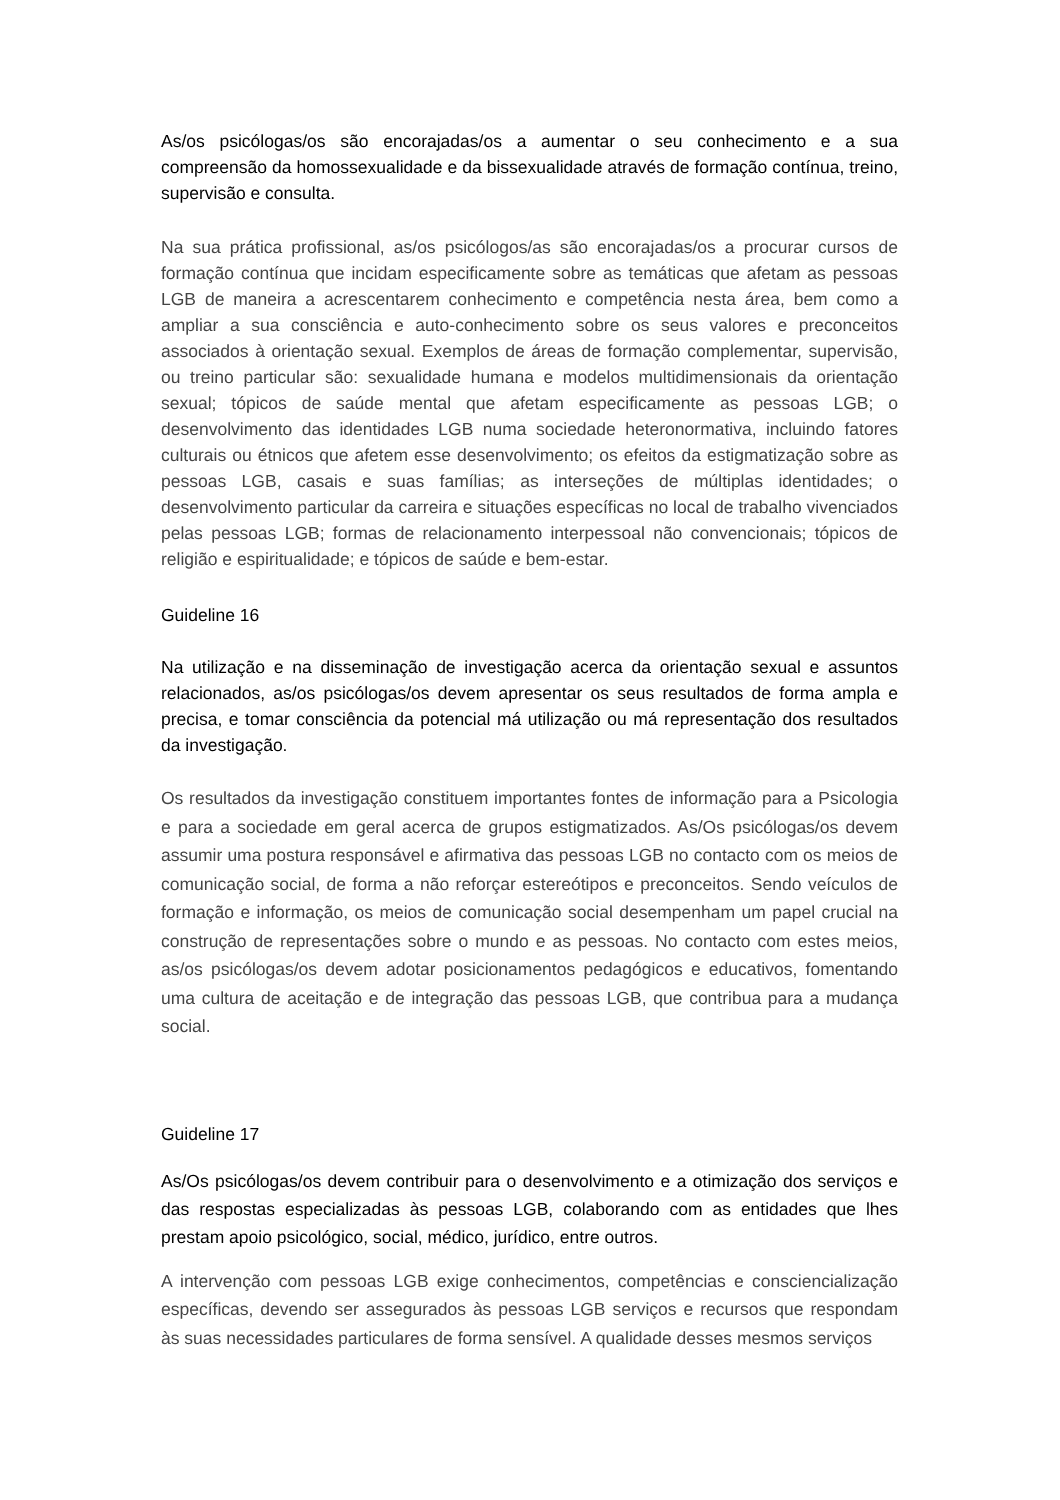As/os psicólogas/os são encorajadas/os a aumentar o seu conhecimento e a sua compreensão da homossexualidade e da bissexualidade através de formação contínua, treino, supervisão e consulta.
Na sua prática profissional, as/os psicólogos/as são encorajadas/os a procurar cursos de formação contínua que incidam especificamente sobre as temáticas que afetam as pessoas LGB de maneira a acrescentarem conhecimento e competência nesta área, bem como a ampliar a sua consciência e auto-conhecimento sobre os seus valores e preconceitos associados à orientação sexual. Exemplos de áreas de formação complementar, supervisão, ou treino particular são: sexualidade humana e modelos multidimensionais da orientação sexual; tópicos de saúde mental que afetam especificamente as pessoas LGB; o desenvolvimento das identidades LGB numa sociedade heteronormativa, incluindo fatores culturais ou étnicos que afetem esse desenvolvimento; os efeitos da estigmatização sobre as pessoas LGB, casais e suas famílias; as interseções de múltiplas identidades; o desenvolvimento particular da carreira e situações específicas no local de trabalho vivenciados pelas pessoas LGB; formas de relacionamento interpessoal não convencionais; tópicos de religião e espiritualidade; e tópicos de saúde e bem-estar.
Guideline 16
Na utilização e na disseminação de investigação acerca da orientação sexual e assuntos relacionados, as/os psicólogas/os devem apresentar os seus resultados de forma ampla e precisa, e tomar consciência da potencial má utilização ou má representação dos resultados da investigação.
Os resultados da investigação constituem importantes fontes de informação para a Psicologia e para a sociedade em geral acerca de grupos estigmatizados. As/Os psicólogas/os devem assumir uma postura responsável e afirmativa das pessoas LGB no contacto com os meios de comunicação social, de forma a não reforçar estereótipos e preconceitos. Sendo veículos de formação e informação, os meios de comunicação social desempenham um papel crucial na construção de representações sobre o mundo e as pessoas. No contacto com estes meios, as/os psicólogas/os devem adotar posicionamentos pedagógicos e educativos, fomentando uma cultura de aceitação e de integração das pessoas LGB, que contribua para a mudança social.
Guideline 17
As/Os psicólogas/os devem contribuir para o desenvolvimento e a otimização dos serviços e das respostas especializadas às pessoas LGB, colaborando com as entidades que lhes prestam apoio psicológico, social, médico, jurídico, entre outros.
A intervenção com pessoas LGB exige conhecimentos, competências e consciencialização específicas, devendo ser assegurados às pessoas LGB serviços e recursos que respondam às suas necessidades particulares de forma sensível. A qualidade desses mesmos serviços